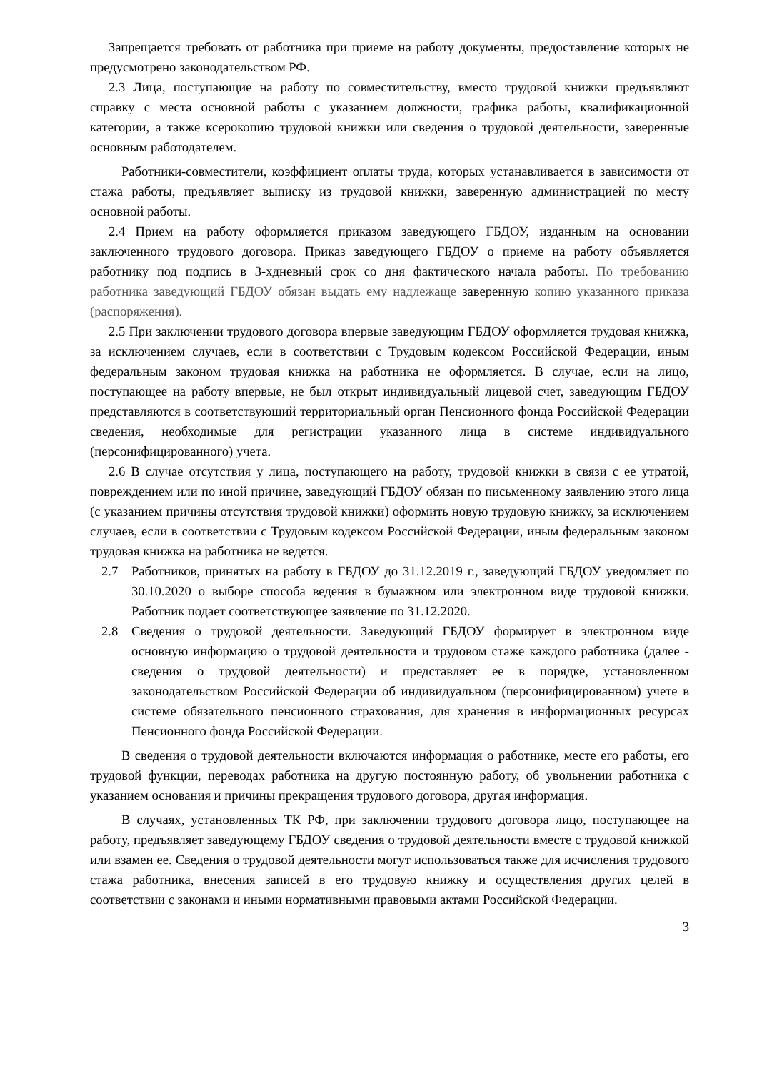Запрещается требовать от работника при приеме на работу документы, предоставление которых не предусмотрено законодательством РФ.
2.3 Лица, поступающие на работу по совместительству, вместо трудовой книжки предъявляют справку с места основной работы с указанием должности, графика работы, квалификационной категории, а также ксерокопию трудовой книжки или сведения о трудовой деятельности, заверенные основным работодателем.
Работники-совместители, коэффициент оплаты труда, которых устанавливается в зависимости от стажа работы, предъявляет выписку из трудовой книжки, заверенную администрацией по месту основной работы.
2.4 Прием на работу оформляется приказом заведующего ГБДОУ, изданным на основании заключенного трудового договора. Приказ заведующего ГБДОУ о приеме на работу объявляется работнику под подпись в 3-хдневный срок со дня фактического начала работы. По требованию работника заведующий ГБДОУ обязан выдать ему надлежаще заверенную копию указанного приказа (распоряжения).
2.5 При заключении трудового договора впервые заведующим ГБДОУ оформляется трудовая книжка, за исключением случаев, если в соответствии с Трудовым кодексом Российской Федерации, иным федеральным законом трудовая книжка на работника не оформляется. В случае, если на лицо, поступающее на работу впервые, не был открыт индивидуальный лицевой счет, заведующим ГБДОУ представляются в соответствующий территориальный орган Пенсионного фонда Российской Федерации сведения, необходимые для регистрации указанного лица в системе индивидуального (персонифицированного) учета.
2.6 В случае отсутствия у лица, поступающего на работу, трудовой книжки в связи с ее утратой, повреждением или по иной причине, заведующий ГБДОУ обязан по письменному заявлению этого лица (с указанием причины отсутствия трудовой книжки) оформить новую трудовую книжку, за исключением случаев, если в соответствии с Трудовым кодексом Российской Федерации, иным федеральным законом трудовая книжка на работника не ведется.
2.7 Работников, принятых на работу в ГБДОУ до 31.12.2019 г., заведующий ГБДОУ уведомляет по 30.10.2020 о выборе способа ведения в бумажном или электронном виде трудовой книжки. Работник подает соответствующее заявление по 31.12.2020.
2.8 Сведения о трудовой деятельности. Заведующий ГБДОУ формирует в электронном виде основную информацию о трудовой деятельности и трудовом стаже каждого работника (далее - сведения о трудовой деятельности) и представляет ее в порядке, установленном законодательством Российской Федерации об индивидуальном (персонифицированном) учете в системе обязательного пенсионного страхования, для хранения в информационных ресурсах Пенсионного фонда Российской Федерации.
В сведения о трудовой деятельности включаются информация о работнике, месте его работы, его трудовой функции, переводах работника на другую постоянную работу, об увольнении работника с указанием основания и причины прекращения трудового договора, другая информация.
В случаях, установленных ТК РФ, при заключении трудового договора лицо, поступающее на работу, предъявляет заведующему ГБДОУ сведения о трудовой деятельности вместе с трудовой книжкой или взамен ее. Сведения о трудовой деятельности могут использоваться также для исчисления трудового стажа работника, внесения записей в его трудовую книжку и осуществления других целей в соответствии с законами и иными нормативными правовыми актами Российской Федерации.
3